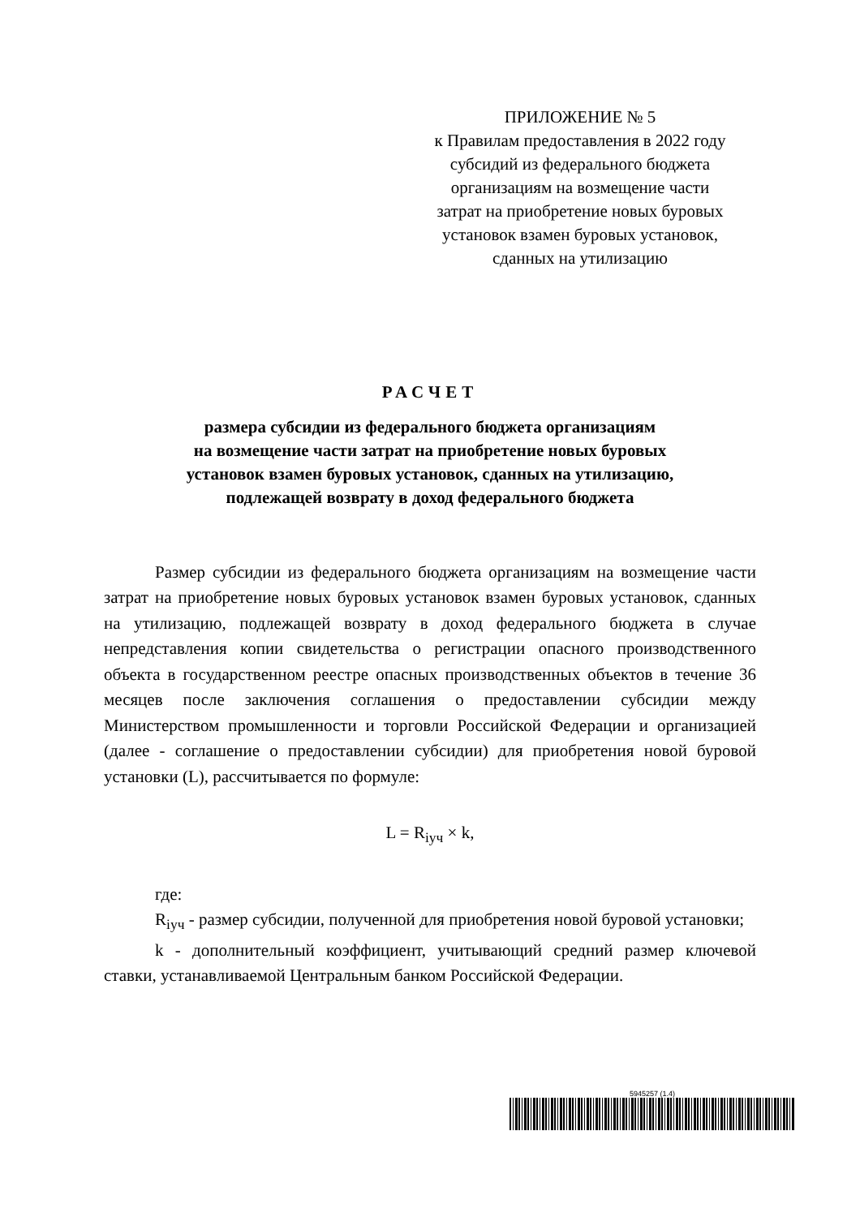ПРИЛОЖЕНИЕ № 5
к Правилам предоставления в 2022 году
субсидий из федерального бюджета
организациям на возмещение части
затрат на приобретение новых буровых
установок взамен буровых установок,
сданных на утилизацию
РАСЧЕТ
размера субсидии из федерального бюджета организациям
на возмещение части затрат на приобретение новых буровых
установок взамен буровых установок, сданных на утилизацию,
подлежащей возврату в доход федерального бюджета
Размер субсидии из федерального бюджета организациям на возмещение части затрат на приобретение новых буровых установок взамен буровых установок, сданных на утилизацию, подлежащей возврату в доход федерального бюджета в случае непредставления копии свидетельства о регистрации опасного производственного объекта в государственном реестре опасных производственных объектов в течение 36 месяцев после заключения соглашения о предоставлении субсидии между Министерством промышленности и торговли Российской Федерации и организацией (далее - соглашение о предоставлении субсидии) для приобретения новой буровой установки (L), рассчитывается по формуле:
L = R<sub>iуч</sub> × k,
где:
R<sub>iуч</sub> - размер субсидии, полученной для приобретения новой буровой установки;
k - дополнительный коэффициент, учитывающий средний размер ключевой ставки, устанавливаемой Центральным банком Российской Федерации.
5945257 (1.4)